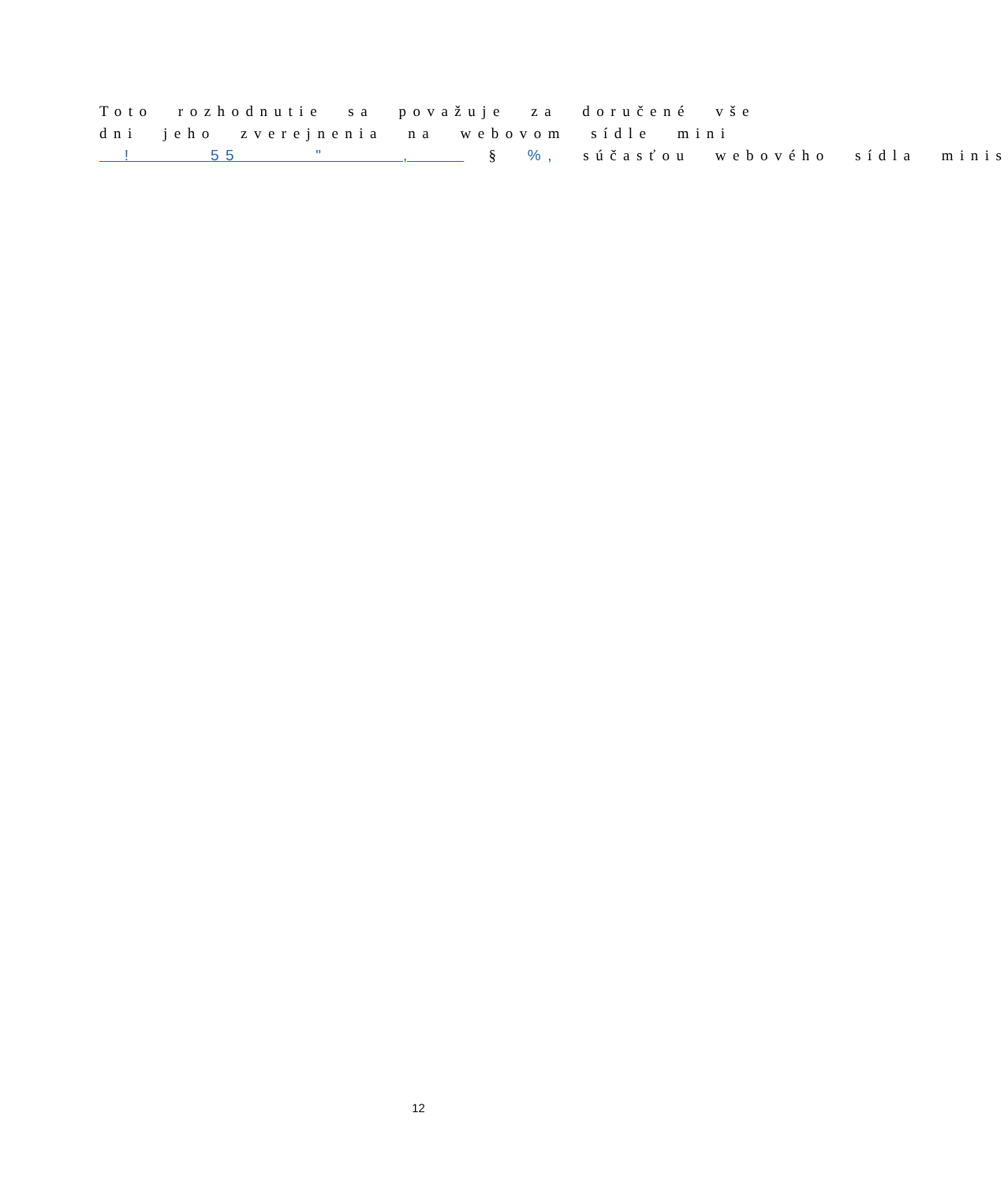Toto rozhodnutie sa považuje za doručené vše
dni jeho zverejnenia na webovom sídle mini
! 55 " , § %, súčasťou webového sídla minis
12